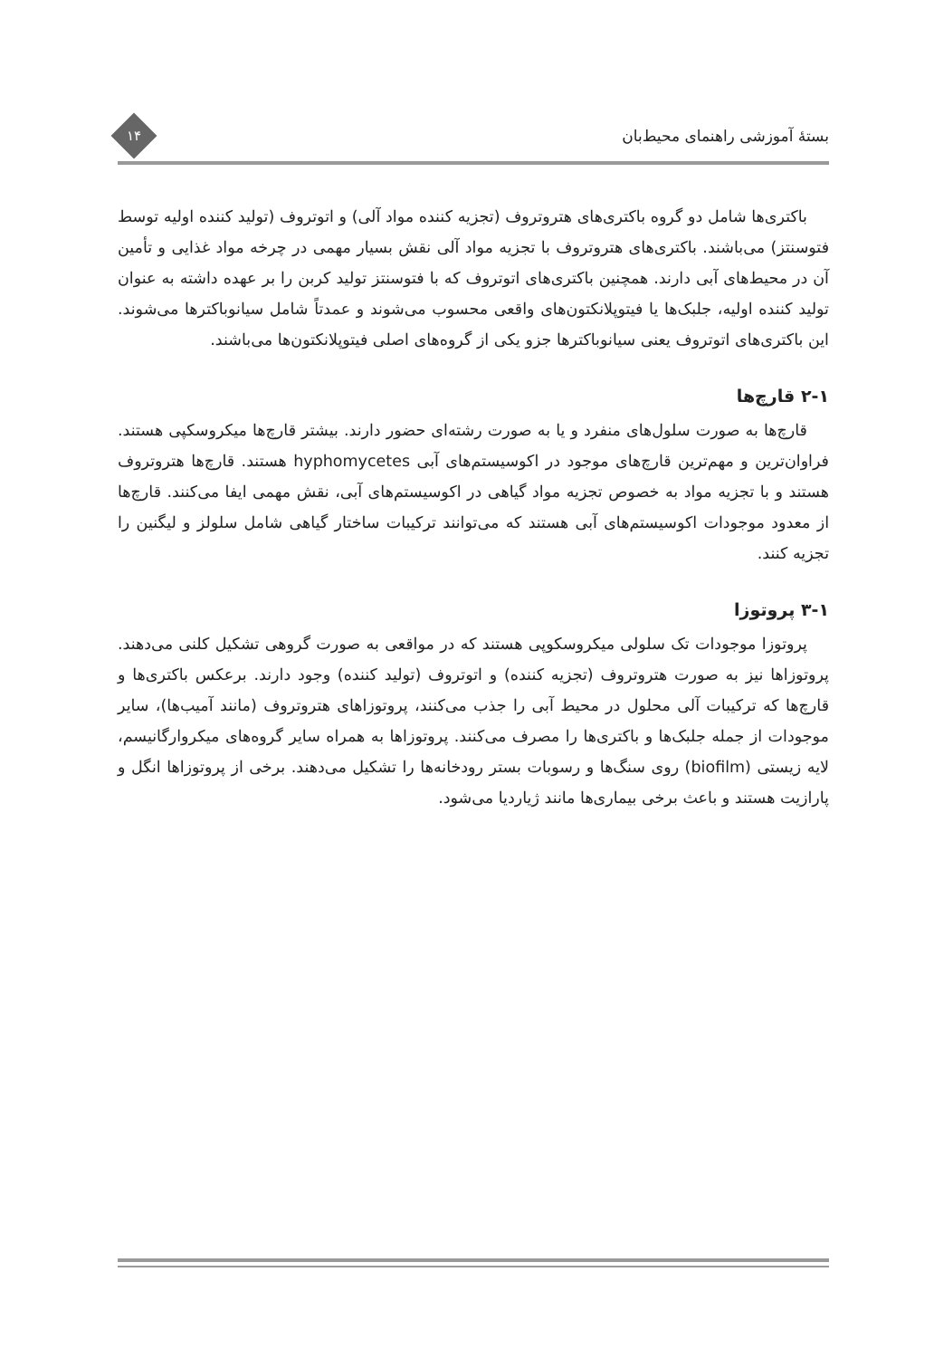بستهٔ آموزشی راهنمای محیط‌بان
۱۴
باکتری‌ها شامل دو گروه باکتری‌های هتروتروف (تجزیه کننده مواد آلی) و اتوتروف (تولید کننده اولیه توسط فتوسنتز) می‌باشند. باکتری‌های هتروتروف با تجزیه مواد آلی نقش بسیار مهمی در چرخه مواد غذایی و تأمین آن در محیط‌های آبی دارند. همچنین باکتری‌های اتوتروف که با فتوسنتز تولید کربن را بر عهده داشته به عنوان تولید کننده اولیه، جلبک‌ها یا فیتوپلانکتون‌های واقعی محسوب می‌شوند و عمدتاً شامل سیانوباکترها می‌شوند. این باکتری‌های اتوتروف یعنی سیانوباکترها جزو یکی از گروه‌های اصلی فیتوپلانکتون‌ها می‌باشند.
۲-۱ قارچ‌ها
قارچ‌ها به صورت سلول‌های منفرد و یا به صورت رشته‌ای حضور دارند. بیشتر قارچ‌ها میکروسکپی هستند. فراوان‌ترین و مهم‌ترین قارچ‌های موجود در اکوسیستم‌های آبی hyphomycetes هستند. قارچ‌ها هتروتروف هستند و با تجزیه مواد به خصوص تجزیه مواد گیاهی در اکوسیستم‌های آبی، نقش مهمی ایفا می‌کنند. قارچ‌ها از معدود موجودات اکوسیستم‌های آبی هستند که می‌توانند ترکیبات ساختار گیاهی شامل سلولز و لیگنین را تجزیه کنند.
۳-۱ پروتوزا
پروتوزا موجودات تک سلولی میکروسکوپی هستند که در مواقعی به صورت گروهی تشکیل کلنی می‌دهند. پروتوزاها نیز به صورت هتروتروف (تجزیه کننده) و اتوتروف (تولید کننده) وجود دارند. برعکس باکتری‌ها و قارچ‌ها که ترکیبات آلی محلول در محیط آبی را جذب می‌کنند، پروتوزاهای هتروتروف (مانند آمیب‌ها)، سایر موجودات از جمله جلبک‌ها و باکتری‌ها را مصرف می‌کنند. پروتوزاها به همراه سایر گروه‌های میکروارگانیسم، لایه زیستی (biofilm) روی سنگ‌ها و رسوبات بستر رودخانه‌ها را تشکیل می‌دهند. برخی از پروتوزاها انگل و پارازیت هستند و باعث برخی بیماری‌ها مانند ژیاردیا می‌شود.